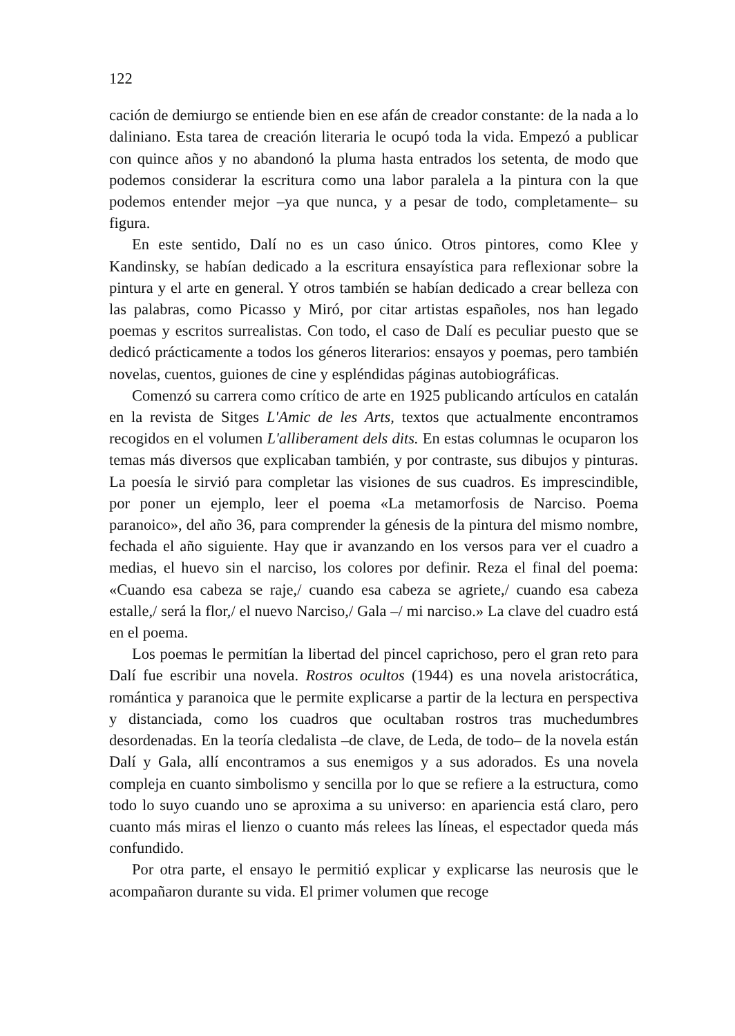122
cación de demiurgo se entiende bien en ese afán de creador constante: de la nada a lo daliniano. Esta tarea de creación literaria le ocupó toda la vida. Empezó a publicar con quince años y no abandonó la pluma hasta entrados los setenta, de modo que podemos considerar la escritura como una labor paralela a la pintura con la que podemos entender mejor –ya que nunca, y a pesar de todo, completamente– su figura.
En este sentido, Dalí no es un caso único. Otros pintores, como Klee y Kandinsky, se habían dedicado a la escritura ensayística para reflexionar sobre la pintura y el arte en general. Y otros también se habían dedicado a crear belleza con las palabras, como Picasso y Miró, por citar artistas españoles, nos han legado poemas y escritos surrealistas. Con todo, el caso de Dalí es peculiar puesto que se dedicó prácticamente a todos los géneros literarios: ensayos y poemas, pero también novelas, cuentos, guiones de cine y espléndidas páginas autobiográficas.
Comenzó su carrera como crítico de arte en 1925 publicando artículos en catalán en la revista de Sitges L'Amic de les Arts, textos que actualmente encontramos recogidos en el volumen L'alliberament dels dits. En estas columnas le ocuparon los temas más diversos que explicaban también, y por contraste, sus dibujos y pinturas. La poesía le sirvió para completar las visiones de sus cuadros. Es imprescindible, por poner un ejemplo, leer el poema «La metamorfosis de Narciso. Poema paranoico», del año 36, para comprender la génesis de la pintura del mismo nombre, fechada el año siguiente. Hay que ir avanzando en los versos para ver el cuadro a medias, el huevo sin el narciso, los colores por definir. Reza el final del poema: «Cuando esa cabeza se raje,/ cuando esa cabeza se agriete,/ cuando esa cabeza estalle,/ será la flor,/ el nuevo Narciso,/ Gala –/ mi narciso.» La clave del cuadro está en el poema.
Los poemas le permitían la libertad del pincel caprichoso, pero el gran reto para Dalí fue escribir una novela. Rostros ocultos (1944) es una novela aristocrática, romántica y paranoica que le permite explicarse a partir de la lectura en perspectiva y distanciada, como los cuadros que ocultaban rostros tras muchedumbres desordenadas. En la teoría cledalista –de clave, de Leda, de todo– de la novela están Dalí y Gala, allí encontramos a sus enemigos y a sus adorados. Es una novela compleja en cuanto simbolismo y sencilla por lo que se refiere a la estructura, como todo lo suyo cuando uno se aproxima a su universo: en apariencia está claro, pero cuanto más miras el lienzo o cuanto más relees las líneas, el espectador queda más confundido.
Por otra parte, el ensayo le permitió explicar y explicarse las neurosis que le acompañaron durante su vida. El primer volumen que recoge